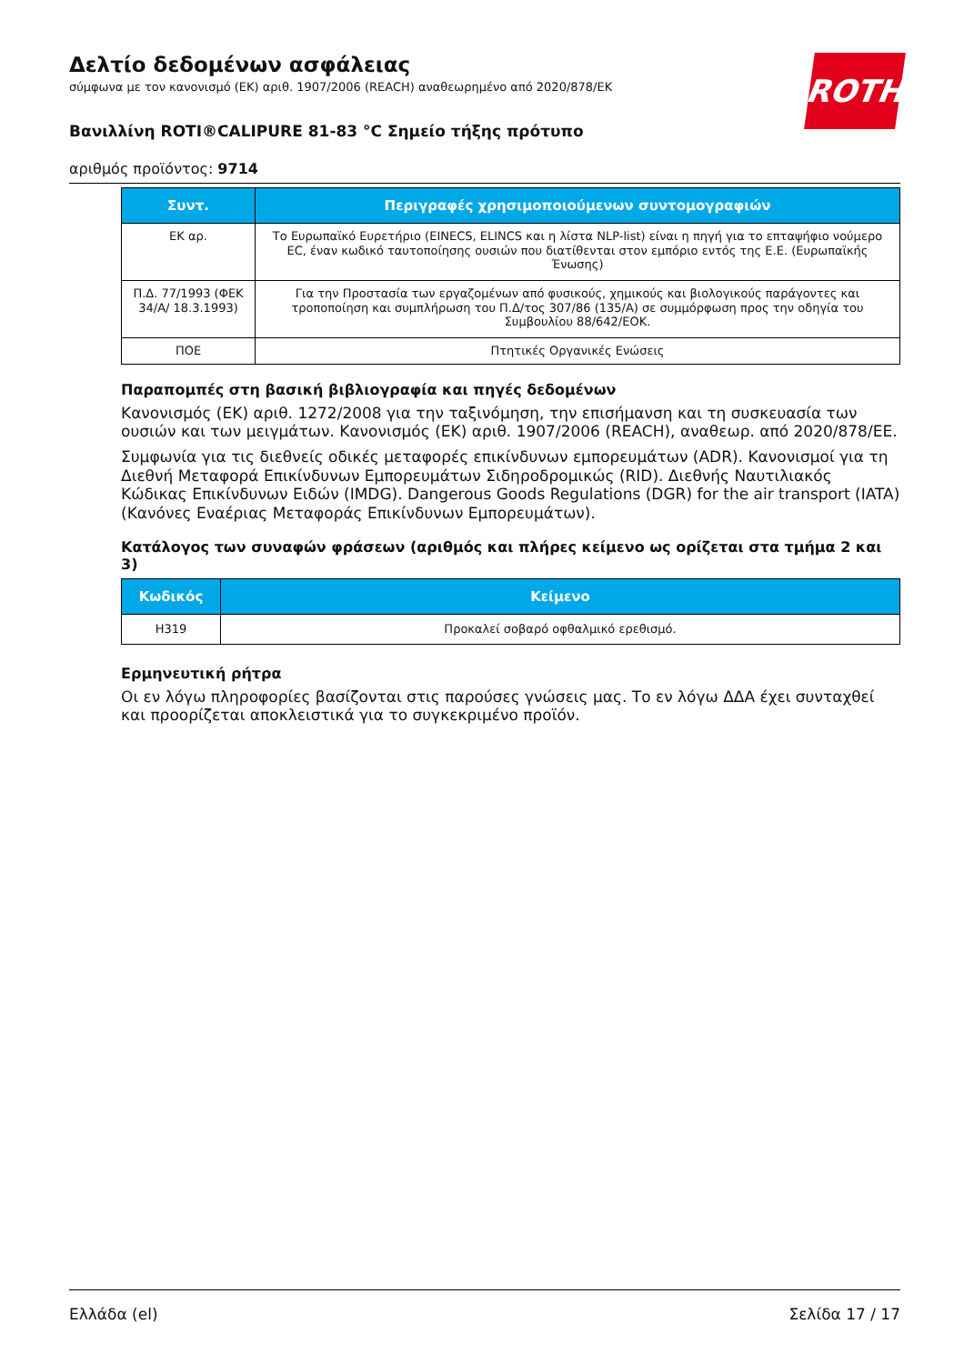Δελτίο δεδομένων ασφάλειας
σύμφωνα με τον κανονισμό (ΕΚ) αριθ. 1907/2006 (REACH) αναθεωρημένο από 2020/878/ΕΚ
Βανιλλίνη ROTI®CALIPURE 81-83 °C Σημείο τήξης πρότυπο
αριθμός προϊόντος: 9714
ROTH
| Συντ. | Περιγραφές χρησιμοποιούμενων συντομογραφιών |
| --- | --- |
| ΕΚ αρ. | Το Ευρωπαϊκό Ευρετήριο (EINECS, ELINCS και η λίστα NLP-list) είναι η πηγή για το επταψήφιο νούμερο EC, έναν κωδικό ταυτοποίησης ουσιών που διατίθενται στον εμπόριο εντός της Ε.Ε. (Ευρωπαϊκής Ένωσης) |
| Π.Δ. 77/1993 (ΦΕΚ 34/Α/ 18.3.1993) | Για την Προστασία των εργαζομένων από φυσικούς, χημικούς και βιολογικούς παράγοντες και τροποποίηση και συμπλήρωση του Π.Δ/τος 307/86 (135/Α) σε συμμόρφωση προς την οδηγία του Συμβουλίου 88/642/ΕΟΚ. |
| ΠΟΕ | Πτητικές Οργανικές Ενώσεις |
Παραπομπές στη βασική βιβλιογραφία και πηγές δεδομένων
Κανονισμός (ΕΚ) αριθ. 1272/2008 για την ταξινόμηση, την επισήμανση και τη συσκευασία των ουσιών και των μειγμάτων. Κανονισμός (ΕΚ) αριθ. 1907/2006 (REACH), αναθεωρ. από 2020/878/ΕΕ.
Συμφωνία για τις διεθνείς οδικές μεταφορές επικίνδυνων εμπορευμάτων (ADR). Κανονισμοί για τη Διεθνή Μεταφορά Επικίνδυνων Εμπορευμάτων Σιδηροδρομικώς (RID). Διεθνής Ναυτιλιακός Κώδικας Επικίνδυνων Ειδών (IMDG). Dangerous Goods Regulations (DGR) for the air transport (IATA) (Κανόνες Εναέριας Μεταφοράς Επικίνδυνων Εμπορευμάτων).
Κατάλογος των συναφών φράσεων (αριθμός και πλήρες κείμενο ως ορίζεται στα τμήμα 2 και 3)
| Κωδικός | Κείμενο |
| --- | --- |
| H319 | Προκαλεί σοβαρό οφθαλμικό ερεθισμό. |
Ερμηνευτική ρήτρα
Οι εν λόγω πληροφορίες βασίζονται στις παρούσες γνώσεις μας. Το εν λόγω ΔΔΑ έχει συνταχθεί και προορίζεται αποκλειστικά για το συγκεκριμένο προϊόν.
Ελλάδα (el) Σελίδα 17 / 17